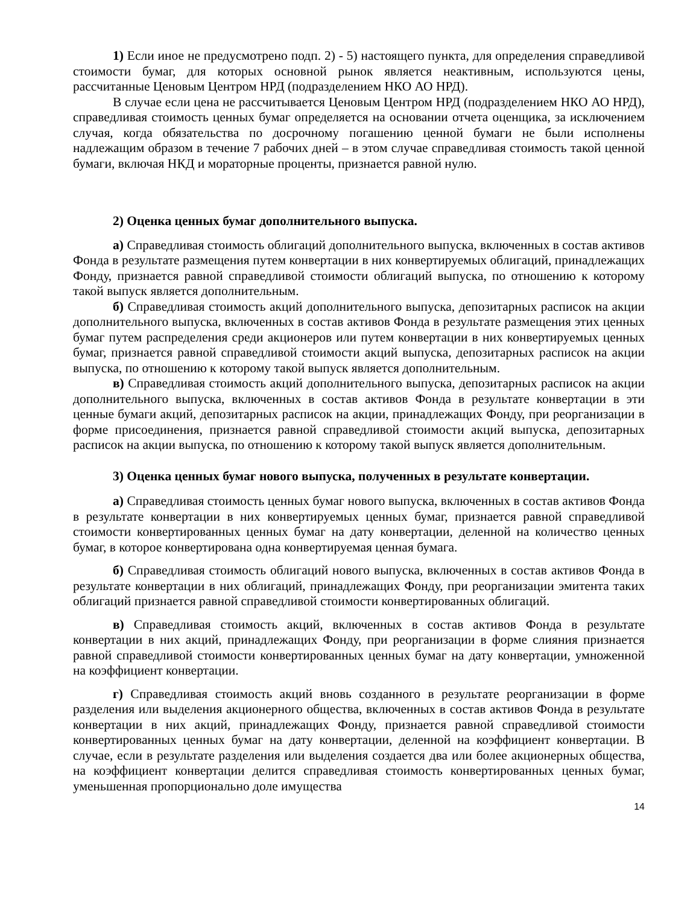1) Если иное не предусмотрено подп. 2) - 5) настоящего пункта, для определения справедливой стоимости бумаг, для которых основной рынок является неактивным, используются цены, рассчитанные Ценовым Центром НРД (подразделением НКО АО НРД).
В случае если цена не рассчитывается Ценовым Центром НРД (подразделением НКО АО НРД), справедливая стоимость ценных бумаг определяется на основании отчета оценщика, за исключением случая, когда обязательства по досрочному погашению ценной бумаги не были исполнены надлежащим образом в течение 7 рабочих дней – в этом случае справедливая стоимость такой ценной бумаги, включая НКД и мораторные проценты, признается равной нулю.
2) Оценка ценных бумаг дополнительного выпуска.
а) Справедливая стоимость облигаций дополнительного выпуска, включенных в состав активов Фонда в результате размещения путем конвертации в них конвертируемых облигаций, принадлежащих Фонду, признается равной справедливой стоимости облигаций выпуска, по отношению к которому такой выпуск является дополнительным.
б) Справедливая стоимость акций дополнительного выпуска, депозитарных расписок на акции дополнительного выпуска, включенных в состав активов Фонда в результате размещения этих ценных бумаг путем распределения среди акционеров или путем конвертации в них конвертируемых ценных бумаг, признается равной справедливой стоимости акций выпуска, депозитарных расписок на акции выпуска, по отношению к которому такой выпуск является дополнительным.
в) Справедливая стоимость акций дополнительного выпуска, депозитарных расписок на акции дополнительного выпуска, включенных в состав активов Фонда в результате конвертации в эти ценные бумаги акций, депозитарных расписок на акции, принадлежащих Фонду, при реорганизации в форме присоединения, признается равной справедливой стоимости акций выпуска, депозитарных расписок на акции выпуска, по отношению к которому такой выпуск является дополнительным.
3) Оценка ценных бумаг нового выпуска, полученных в результате конвертации.
а) Справедливая стоимость ценных бумаг нового выпуска, включенных в состав активов Фонда в результате конвертации в них конвертируемых ценных бумаг, признается равной справедливой стоимости конвертированных ценных бумаг на дату конвертации, деленной на количество ценных бумаг, в которое конвертирована одна конвертируемая ценная бумага.
б) Справедливая стоимость облигаций нового выпуска, включенных в состав активов Фонда в результате конвертации в них облигаций, принадлежащих Фонду, при реорганизации эмитента таких облигаций признается равной справедливой стоимости конвертированных облигаций.
в) Справедливая стоимость акций, включенных в состав активов Фонда в результате конвертации в них акций, принадлежащих Фонду, при реорганизации в форме слияния признается равной справедливой стоимости конвертированных ценных бумаг на дату конвертации, умноженной на коэффициент конвертации.
г) Справедливая стоимость акций вновь созданного в результате реорганизации в форме разделения или выделения акционерного общества, включенных в состав активов Фонда в результате конвертации в них акций, принадлежащих Фонду, признается равной справедливой стоимости конвертированных ценных бумаг на дату конвертации, деленной на коэффициент конвертации. В случае, если в результате разделения или выделения создается два или более акционерных общества, на коэффициент конвертации делится справедливая стоимость конвертированных ценных бумаг, уменьшенная пропорционально доле имущества
14